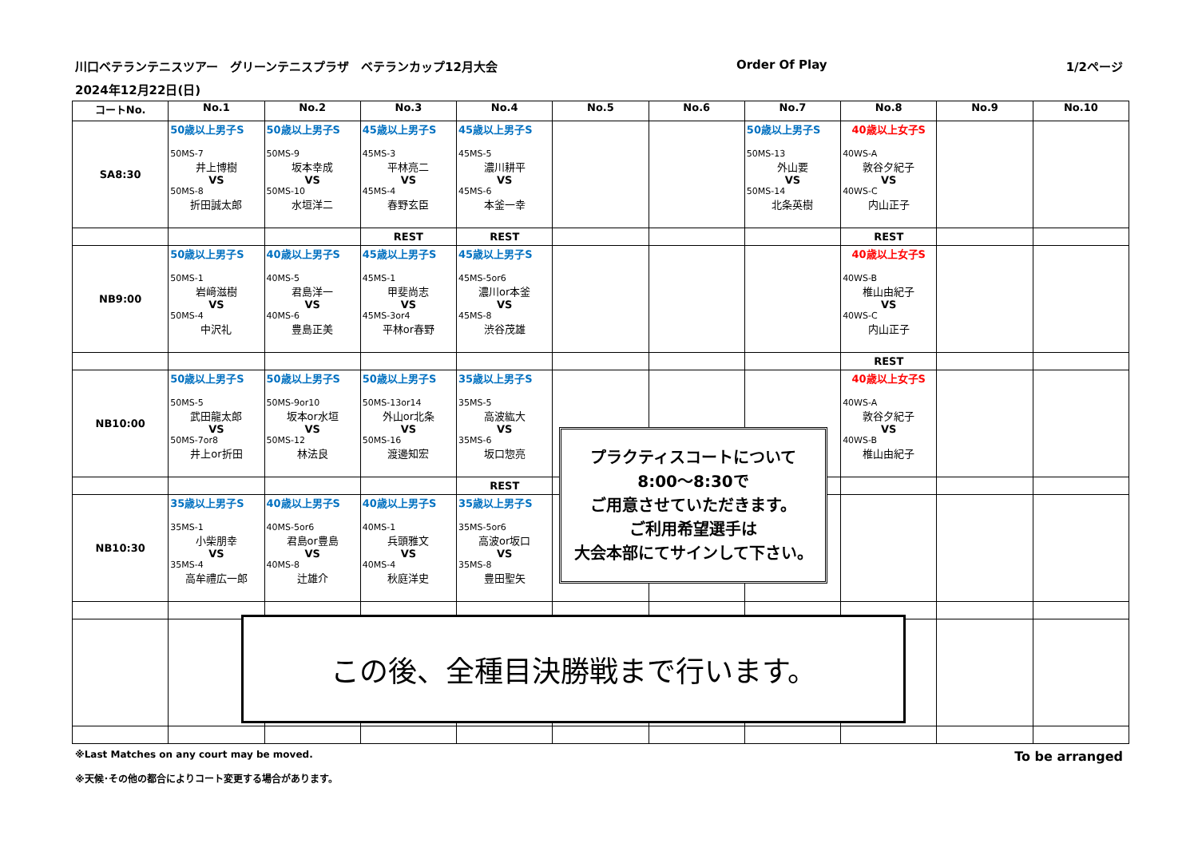川口ベテランテニスツアー　グリーンテニスプラザ　ベテランカップ12月大会 Order Of Play 1/2ページ
2024年12月22日(日)
| コートNo. | No.1 | No.2 | No.3 | No.4 | No.5 | No.6 | No.7 | No.8 | No.9 | No.10 |
| --- | --- | --- | --- | --- | --- | --- | --- | --- | --- | --- |
| SA8:30 | 50歳以上男子S 50MS-7 井上博樹 VS 50MS-8 折田誠太郎 | 50歳以上男子S 50MS-9 坂本幸成 VS 50MS-10 水垣洋二 | 45歳以上男子S 45MS-3 平林亮二 VS 45MS-4 春野玄臣 | 45歳以上男子S 45MS-5 濃川耕平 VS 45MS-6 本釜一幸 | | | 50歳以上男子S 50MS-13 外山要 VS 50MS-14 北条英樹 | 40歳以上女子S 40WS-A 敦谷夕紀子 VS 40WS-C 内山正子 | | |
| | | | REST | REST | | | | REST | | |
| NB9:00 | 50歳以上男子S 50MS-1 岩﨑滋樹 VS 50MS-4 中沢礼 | 40歳以上男子S 40MS-5 君島洋一 VS 40MS-6 豊島正美 | 45歳以上男子S 45MS-1 甲斐尚志 VS 45MS-3or4 平林or春野 | 45歳以上男子S 45MS-5or6 濃川or本釜 VS 45MS-8 渋谷茂雄 | | | | 40歳以上女子S 40WS-B 椎山由紀子 VS 40WS-C 内山正子 | | |
| | | | | | | | | REST | | |
| NB10:00 | 50歳以上男子S 50MS-5 武田龍太郎 VS 50MS-7or8 井上or折田 | 50歳以上男子S 50MS-9or10 坂本or水垣 VS 50MS-12 林法良 | 50歳以上男子S 50MS-13or14 外山or北条 VS 50MS-16 渡邊知宏 | 35歳以上男子S 35MS-5 高波紘大 VS 35MS-6 坂口惣亮 | | | | 40歳以上女子S 40WS-A 敦谷夕紀子 VS 40WS-B 椎山由紀子 | | |
| | | | | REST | | | | | | |
| NB10:30 | 35歳以上男子S 35MS-1 小柴朋幸 VS 35MS-4 高牟禮広一郎 | 40歳以上男子S 40MS-5or6 君島or豊島 VS 40MS-8 辻雄介 | 40歳以上男子S 40MS-1 兵頭雅文 VS 40MS-4 秋庭洋史 | 35歳以上男子S 35MS-5or6 高波or坂口 VS 35MS-8 豊田聖矢 | | | | | | |
プラクティスコートについて
8:00～8:30で
ご用意させていただきます。
ご利用希望選手は
大会本部にてサインして下さい。
この後、全種目決勝戦まで行います。
※Last Matches on any court may be moved.
※天候･その他の都合によりコート変更する場合があります。 To be arranged